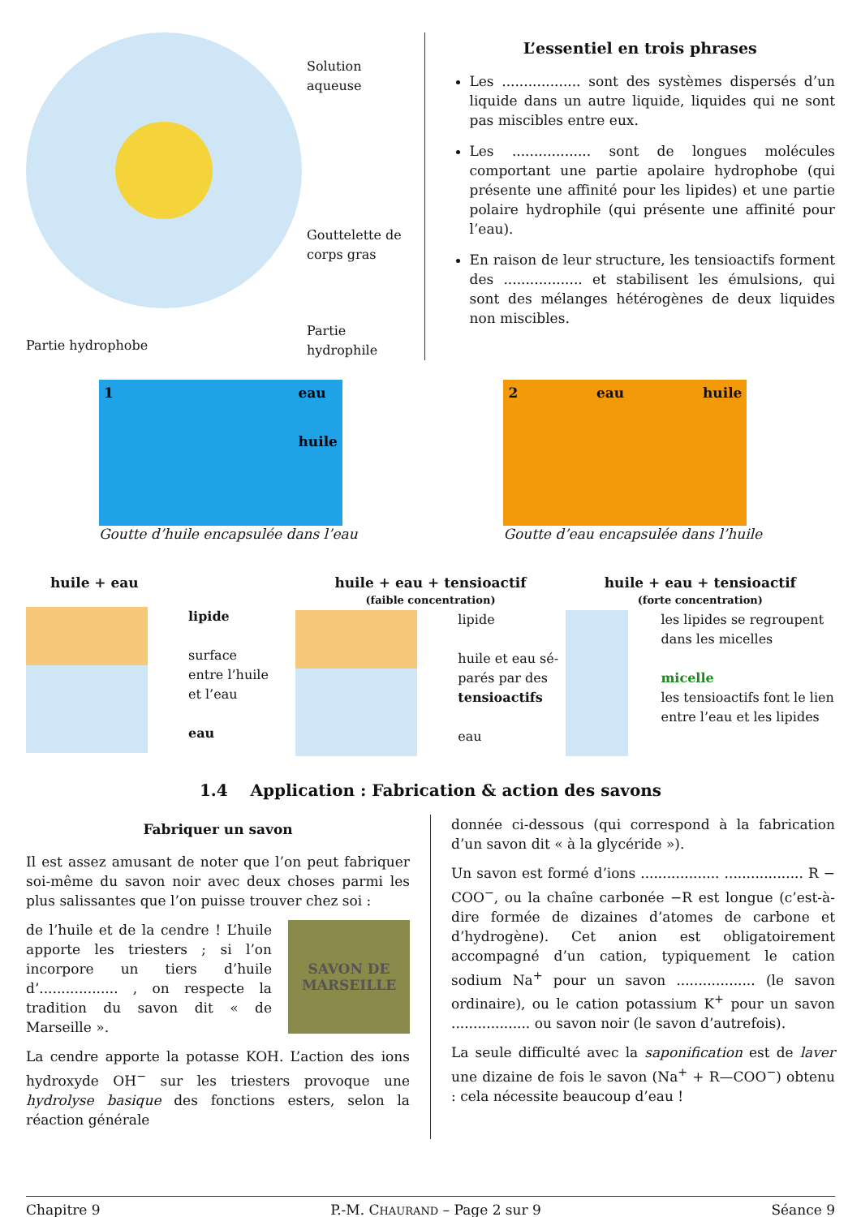Solution aqueuse
Gouttelette de
corps gras
Partie hydrophile
L’essentiel en trois phrases
Les .................. sont des systèmes dispersés d’un liquide dans un autre liquide, liquides qui ne sont pas miscibles entre eux.
Les .................. sont de longues molécules comportant une partie apolaire hydrophobe (qui présente une affinité pour les lipides) et une partie polaire hydrophile (qui présente une affinité pour l’eau).
En raison de leur structure, les tensioactifs forment des .................. et stabilisent les émulsions, qui sont des mélanges hétérogènes de deux liquides non miscibles.
Partie hydrophobe
1 eau
huile
Goutte d’huile encapsulée dans l’eau
2 eau huile
Goutte d’eau encapsulée dans l’huile
huile + eau
lipide
surface
entre l’huile
et l’eau
eau
huile + eau + tensioactif
(faible concentration)
lipide
huile et eau sé-
parés par des
tensioactifs
eau
huile + eau + tensioactif
(forte concentration)
les lipides se regroupent dans les micelles
micelle
les tensioactifs font le lien entre l’eau et les lipides
1.4 Application : Fabrication & action des savons
Fabriquer un savon
Il est assez amusant de noter que l’on peut fabriquer soi-même du savon noir avec deux choses parmi les plus salissantes que l’on puisse trouver chez soi :
de l’huile et de la cendre ! L’huile apporte les triesters ; si l’on incorpore un tiers d’huile d’.................. , on respecte la tradition du savon dit « de Marseille ».
SAVON DE MARSEILLE
La cendre apporte la potasse KOH. L’action des ions hydroxyde OH<sup>−</sup> sur les triesters provoque une hydrolyse basique des fonctions esters, selon la réaction générale
donnée ci-dessous (qui correspond à la fabrication d’un savon dit « à la glycéride »).
Un savon est formé d’ions .................. .................. R − COO<sup>−</sup>, ou la chaîne carbonée −R est longue (c’est-à-dire formée de dizaines d’atomes de carbone et d’hydrogène). Cet anion est obligatoirement accompagné d’un cation, typiquement le cation sodium Na<sup>+</sup> pour un savon .................. (le savon ordinaire), ou le cation potassium K<sup>+</sup> pour un savon .................. ou savon noir (le savon d’autrefois).
La seule difficulté avec la saponification est de laver une dizaine de fois le savon (Na<sup>+</sup> + R—COO<sup>−</sup>) obtenu : cela nécessite beaucoup d’eau !
Chapitre 9 P.-M. CHAURAND – Page 2 sur 9 Séance 9